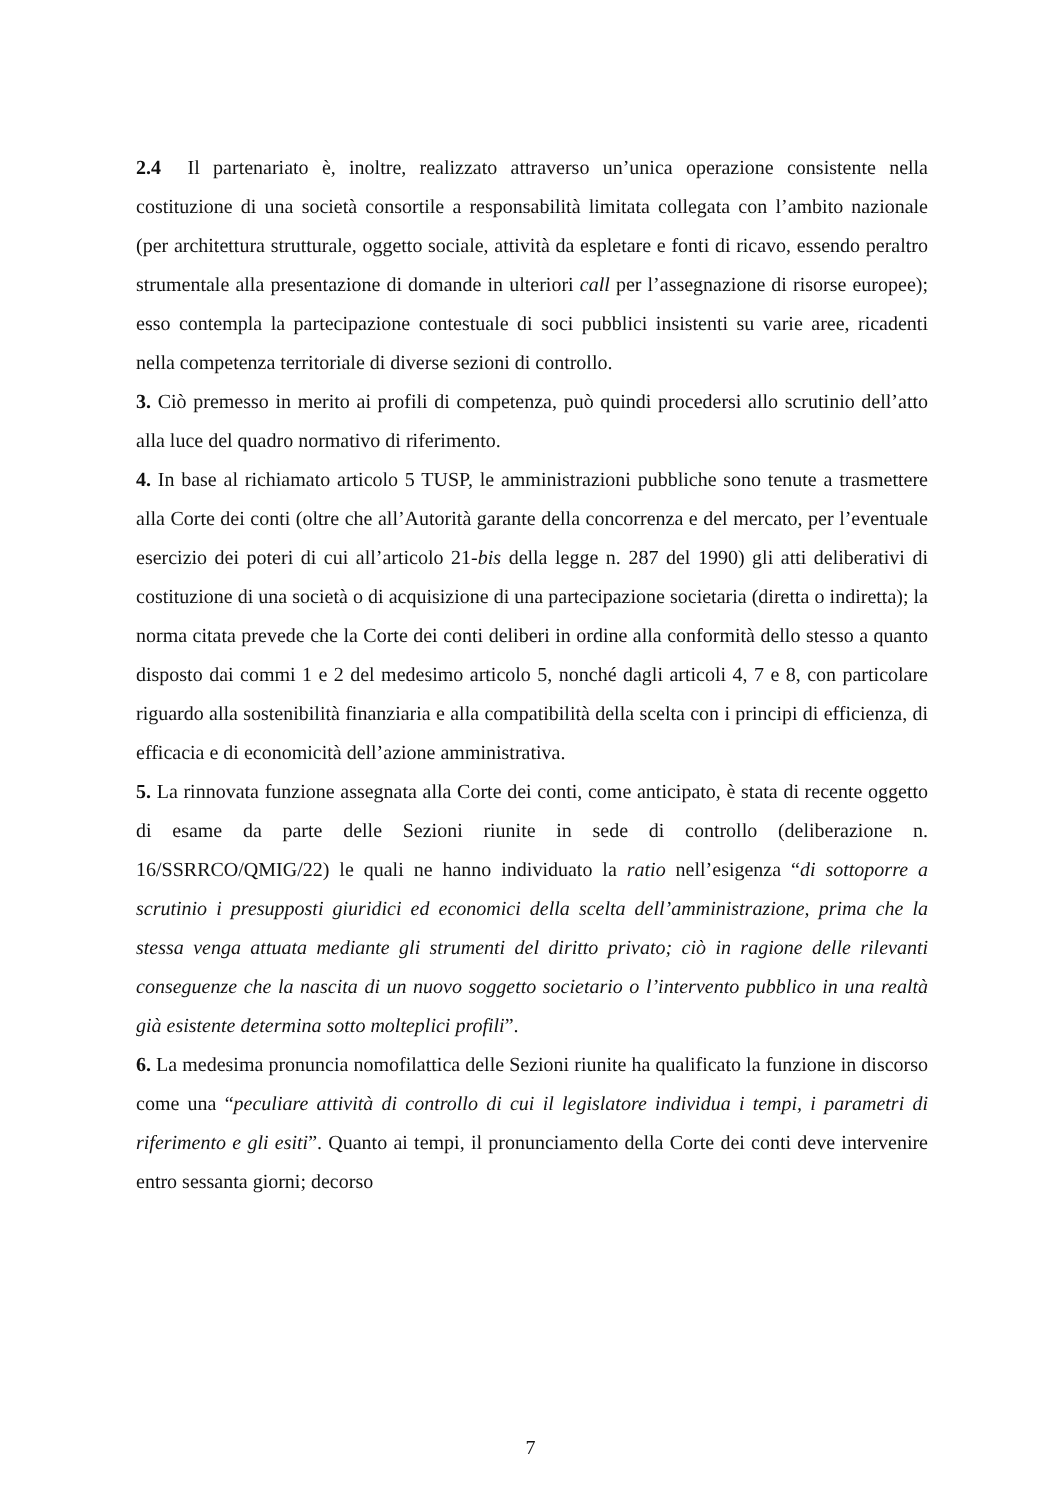2.4 Il partenariato è, inoltre, realizzato attraverso un’unica operazione consistente nella costituzione di una società consortile a responsabilità limitata collegata con l’ambito nazionale (per architettura strutturale, oggetto sociale, attività da espletare e fonti di ricavo, essendo peraltro strumentale alla presentazione di domande in ulteriori call per l’assegnazione di risorse europee); esso contempla la partecipazione contestuale di soci pubblici insistenti su varie aree, ricadenti nella competenza territoriale di diverse sezioni di controllo.
3. Ciò premesso in merito ai profili di competenza, può quindi procedersi allo scrutinio dell’atto alla luce del quadro normativo di riferimento.
4. In base al richiamato articolo 5 TUSP, le amministrazioni pubbliche sono tenute a trasmettere alla Corte dei conti (oltre che all’Autorità garante della concorrenza e del mercato, per l’eventuale esercizio dei poteri di cui all’articolo 21-bis della legge n. 287 del 1990) gli atti deliberativi di costituzione di una società o di acquisizione di una partecipazione societaria (diretta o indiretta); la norma citata prevede che la Corte dei conti deliberi in ordine alla conformità dello stesso a quanto disposto dai commi 1 e 2 del medesimo articolo 5, nonché dagli articoli 4, 7 e 8, con particolare riguardo alla sostenibilità finanziaria e alla compatibilità della scelta con i principi di efficienza, di efficacia e di economicità dell’azione amministrativa.
5. La rinnovata funzione assegnata alla Corte dei conti, come anticipato, è stata di recente oggetto di esame da parte delle Sezioni riunite in sede di controllo (deliberazione n. 16/SSRRCO/QMIG/22) le quali ne hanno individuato la ratio nell’esigenza “di sottoporre a scrutinio i presupposti giuridici ed economici della scelta dell’amministrazione, prima che la stessa venga attuata mediante gli strumenti del diritto privato; ciò in ragione delle rilevanti conseguenze che la nascita di un nuovo soggetto societario o l’intervento pubblico in una realtà già esistente determina sotto molteplici profili”.
6. La medesima pronuncia nomofilattica delle Sezioni riunite ha qualificato la funzione in discorso come una “peculiare attività di controllo di cui il legislatore individua i tempi, i parametri di riferimento e gli esiti”. Quanto ai tempi, il pronunciamento della Corte dei conti deve intervenire entro sessanta giorni; decorso
7